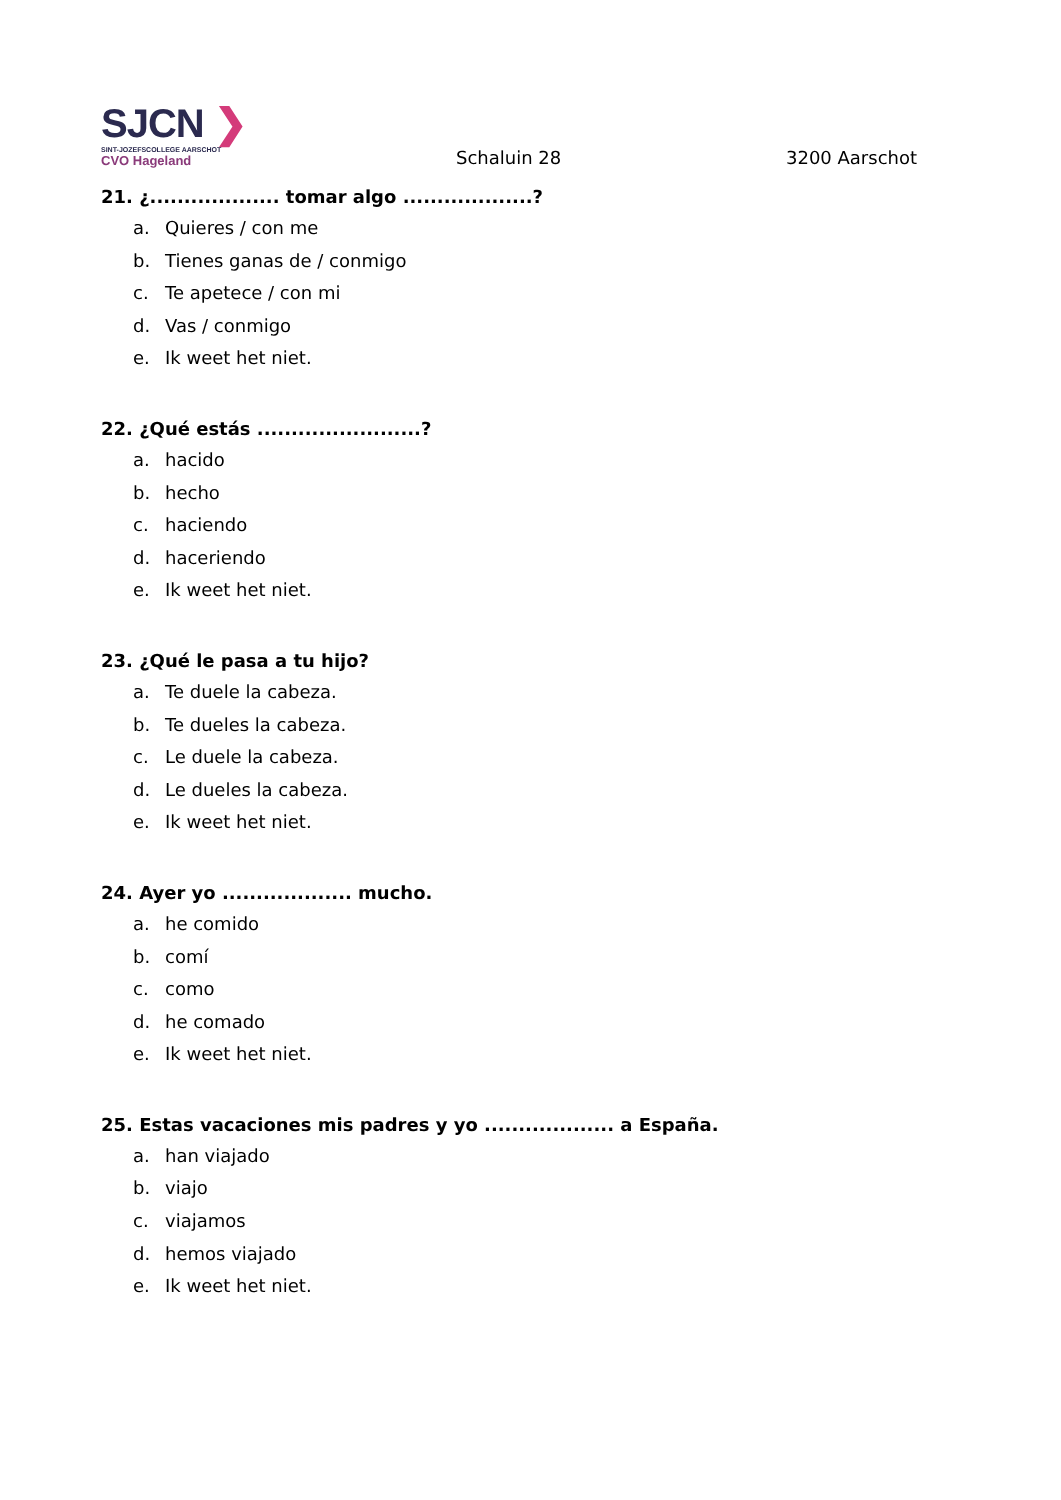SJCN ❯
SINT-JOZEFSCOLLEGE AARSCHOT
CVO Hageland
Schaluin 28
3200 Aarschot
21. ¿................... tomar algo ...................?
a. Quieres / con me
b. Tienes ganas de / conmigo
c. Te apetece / con mi
d. Vas / conmigo
e. Ik weet het niet.
22. ¿Qué estás ........................?
a. hacido
b. hecho
c. haciendo
d. haceriendo
e. Ik weet het niet.
23. ¿Qué le pasa a tu hijo?
a. Te duele la cabeza.
b. Te dueles la cabeza.
c. Le duele la cabeza.
d. Le dueles la cabeza.
e. Ik weet het niet.
24. Ayer yo ................... mucho.
a. he comido
b. comí
c. como
d. he comado
e. Ik weet het niet.
25. Estas vacaciones mis padres y yo ................... a España.
a. han viajado
b. viajo
c. viajamos
d. hemos viajado
e. Ik weet het niet.